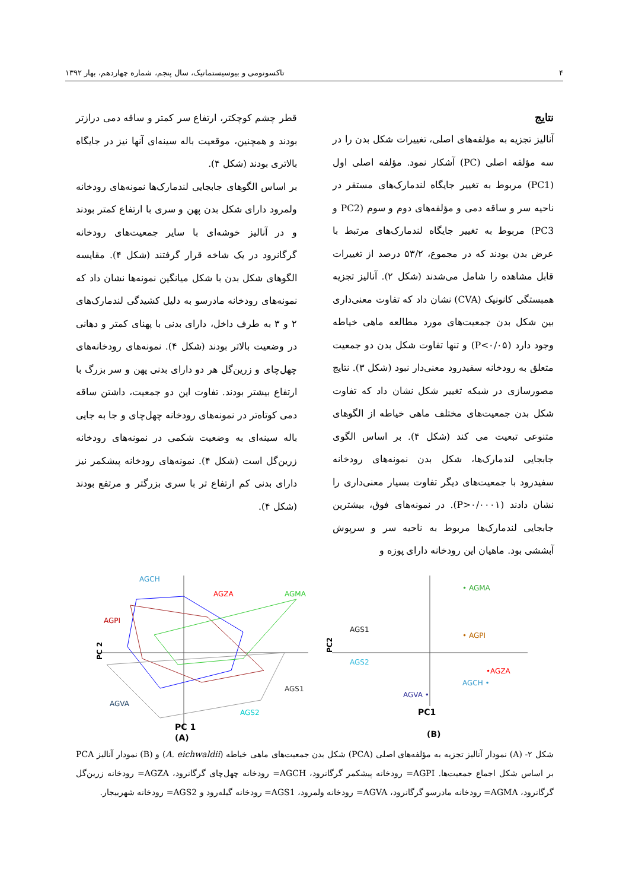۴ تاکسونومی و بیوسیستماتیک، سال پنجم، شماره چهاردهم، بهار ۱۳۹۲
نتایج
آنالیز تجزیه به مؤلفه‌های اصلی، تغییرات شکل بدن را در سه مؤلفه اصلی (PC) آشکار نمود. مؤلفه اصلی اول (PC1) مربوط به تغییر جایگاه لندمارک‌های مستقر در ناحیه سر و ساقه دمی و مؤلفه‌های دوم و سوم (PC2 و PC3) مربوط به تغییر جایگاه لندمارک‌های مرتبط با عرض بدن بودند که در مجموع، ۵۳/۲ درصد از تغییرات قابل مشاهده را شامل می‌شدند (شکل ۲). آنالیز تجزیه همبستگی کانونیک (CVA) نشان داد که تفاوت معنی‌داری بین شکل بدن جمعیت‌های مورد مطالعه ماهی خیاطه وجود دارد (P<۰/۰۵) و تنها تفاوت شکل بدن دو جمعیت متعلق به رودخانه سفیدرود معنی‌دار نبود (شکل ۳). نتایج مصورسازی در شبکه تغییر شکل نشان داد که تفاوت شکل بدن جمعیت‌های مختلف ماهی خیاطه از الگوهای متنوعی تبعیت می کند (شکل ۴). بر اساس الگوی جابجایی لندمارک‌ها، شکل بدن نمونه‌های رودخانه سفیدرود با جمعیت‌های دیگر تفاوت بسیار معنی‌داری را نشان دادند (P>۰/۰۰۰۱). در نمونه‌های فوق، بیشترین جابجایی لندمارک‌ها مربوط به ناحیه سر و سرپوش آبششی بود. ماهیان این رودخانه دارای پوزه و
قطر چشم کوچکتر، ارتفاع سر کمتر و ساقه دمی درازتر بودند و همچنین، موقعیت باله سینه‌ای آنها نیز در جایگاه بالاتری بودند (شکل ۴).
بر اساس الگوهای جابجایی لندمارک‌ها نمونه‌های رودخانه ولمرود دارای شکل بدن پهن و سری با ارتفاع کمتر بودند و در آنالیز خوشه‌ای با سایر جمعیت‌های رودخانه گرگانرود در یک شاخه قرار گرفتند (شکل ۴). مقایسه الگوهای شکل بدن با شکل میانگین نمونه‌ها نشان داد که نمونه‌های رودخانه مادرسو به دلیل کشیدگی لندمارک‌های ۲ و ۳ به طرف داخل، دارای بدنی با پهنای کمتر و دهانی در وضعیت بالاتر بودند (شکل ۴). نمونه‌های رودخانه‌های چهل‌چای و زرین‌گل هر دو دارای بدنی پهن و سر بزرگ با ارتفاع بیشتر بودند. تفاوت این دو جمعیت، داشتن ساقه دمی کوتاه‌تر در نمونه‌های رودخانه چهل‌چای و جا به جایی باله سینه‌ای به وضعیت شکمی در نمونه‌های رودخانه زرین‌گل است (شکل ۴). نمونه‌های رودخانه پیشکمر نیز دارای بدنی کم ارتفاع تر با سری بزرگتر و مرتفع بودند (شکل ۴).
AGCH
AGZA
AGMA
AGPI
AGS1
AGVA
AGS2
PC 2
PC 1
(A)
• AGMA
• AGPI
AGS1
AGS2
•AGZA
AGCH •
AGVA •
PC1
PC2
(B)
شکل ۲- (A) نمودار آنالیز تجزیه به مؤلفه‌های اصلی (PCA) شکل بدن جمعیت‌های ماهی خیاطه (A. eichwaldii) و (B) نمودار آنالیز PCA بر اساس شکل اجماع جمعیت‌ها. AGPI= رودخانه پیشکمر گرگانرود، AGCH= رودخانه چهل‌چای گرگانرود، AGZA= رودخانه زرین‌گل گرگانرود، AGMA= رودخانه مادرسو گرگانرود، AGVA= رودخانه ولمرود، AGS1= رودخانه گیلەرود و AGS2= رودخانه شهربیجار.